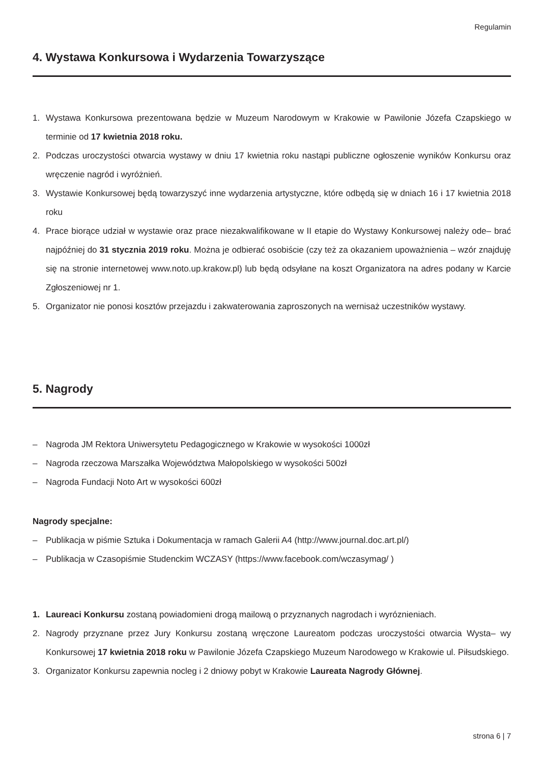Regulamin
4. Wystawa Konkursowa i Wydarzenia Towarzyszące
1. Wystawa Konkursowa prezentowana będzie w Muzeum Narodowym w Krakowie w Pawilonie Józefa Czapskiego w terminie od 17 kwietnia 2018 roku.
2. Podczas uroczystości otwarcia wystawy w dniu 17 kwietnia roku nastąpi publiczne ogłoszenie wyników Konkursu oraz wręczenie nagród i wyróżnień.
3. Wystawie Konkursowej będą towarzyszyć inne wydarzenia artystyczne, które odbędą się w dniach 16 i 17 kwietnia 2018 roku
4. Prace biorące udział w wystawie oraz prace niezakwalifikowane w II etapie do Wystawy Konkursowej należy ode– brać najpóźniej do 31 stycznia 2019 roku. Można je odbierać osobiście (czy też za okazaniem upoważnienia – wzór znajduję się na stronie internetowej www.noto.up.krakow.pl) lub będą odsyłane na koszt Organizatora na adres podany w Karcie Zgłoszeniowej nr 1.
5. Organizator nie ponosi kosztów przejazdu i zakwaterowania zaproszonych na wernisaż uczestników wystawy.
5. Nagrody
– Nagroda JM Rektora Uniwersytetu Pedagogicznego w Krakowie w wysokości 1000zł
– Nagroda rzeczowa Marszałka Województwa Małopolskiego w wysokości 500zł
– Nagroda Fundacji Noto Art w wysokości 600zł
Nagrody specjalne:
– Publikacja w piśmie Sztuka i Dokumentacja w ramach Galerii A4 (http://www.journal.doc.art.pl/)
– Publikacja w Czasopiśmie Studenckim WCZASY (https://www.facebook.com/wczasymag/ )
1. Laureaci Konkursu zostaną powiadomieni drogą mailową o przyznanych nagrodach i wyróznieniach.
2. Nagrody przyznane przez Jury Konkursu zostaną wręczone Laureatom podczas uroczystości otwarcia Wysta– wy Konkursowej 17 kwietnia 2018 roku w Pawilonie Józefa Czapskiego Muzeum Narodowego w Krakowie ul. Piłsudskiego.
3. Organizator Konkursu zapewnia nocleg i 2 dniowy pobyt w Krakowie Laureata Nagrody Głównej.
strona 6 | 7